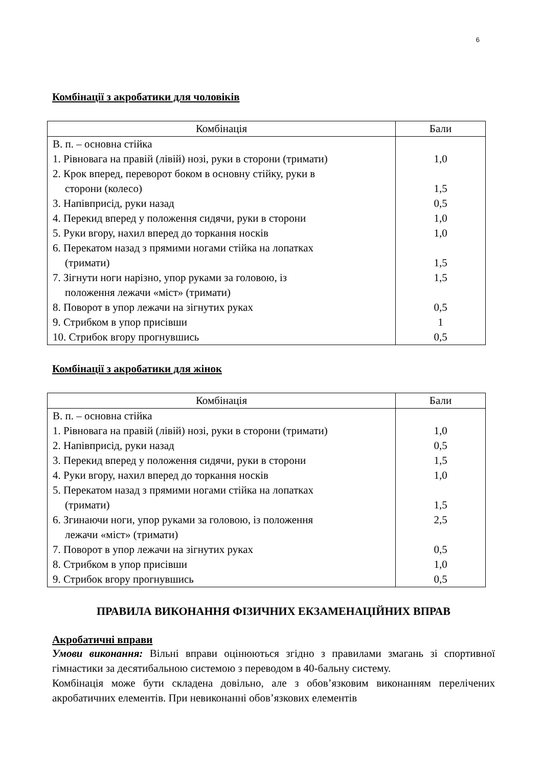6
Комбінації з акробатики для чоловіків
| Комбінація | Бали |
| --- | --- |
| В. п. – основна стійка 1. Рівновага на правій (лівій) нозі, руки в сторони (тримати) 2. Крок вперед, переворот боком в основну стійку, руки в сторони (колесо) 3. Напівприсід, руки назад 4. Перекид вперед у положення сидячи, руки в сторони 5. Руки вгору, нахил вперед до торкання носків 6. Перекатом назад з прямими ногами стійка на лопатках (тримати) 7. Зігнути ноги нарізно, упор руками за головою, із положення лежачи «міст» (тримати) 8. Поворот в упор лежачи на зігнутих руках 9. Стрибком в упор присівши 10. Стрибок вгору прогнувшись | 1,0 1,5 0,5 1,0 1,0 1,5 1,5 0,5 1 0,5 |
Комбінації з акробатики для жінок
| Комбінація | Бали |
| --- | --- |
| В. п. – основна стійка 1. Рівновага на правій (лівій) нозі, руки в сторони (тримати) 2. Напівприсід, руки назад 3. Перекид вперед у положення сидячи, руки в сторони 4. Руки вгору, нахил вперед до торкання носків 5. Перекатом назад з прямими ногами стійка на лопатках (тримати) 6. Згинаючи ноги, упор руками за головою, із положення лежачи «міст» (тримати) 7. Поворот в упор лежачи на зігнутих руках 8. Стрибком в упор присівши 9. Стрибок вгору прогнувшись | 1,0 0,5 1,5 1,0 1,5 2,5 0,5 1,0 0,5 |
ПРАВИЛА ВИКОНАННЯ ФІЗИЧНИХ ЕКЗАМЕНАЦІЙНИХ ВПРАВ
Акробатичні вправи
Умови виконання: Вільні вправи оцінюються згідно з правилами змагань зі спортивної гімнастики за десятибальною системою з переводом в 40-бальну систему.
Комбінація може бути складена довільно, але з обов’язковим виконанням перелічених акробатичних елементів. При невиконанні обов’язкових елементів